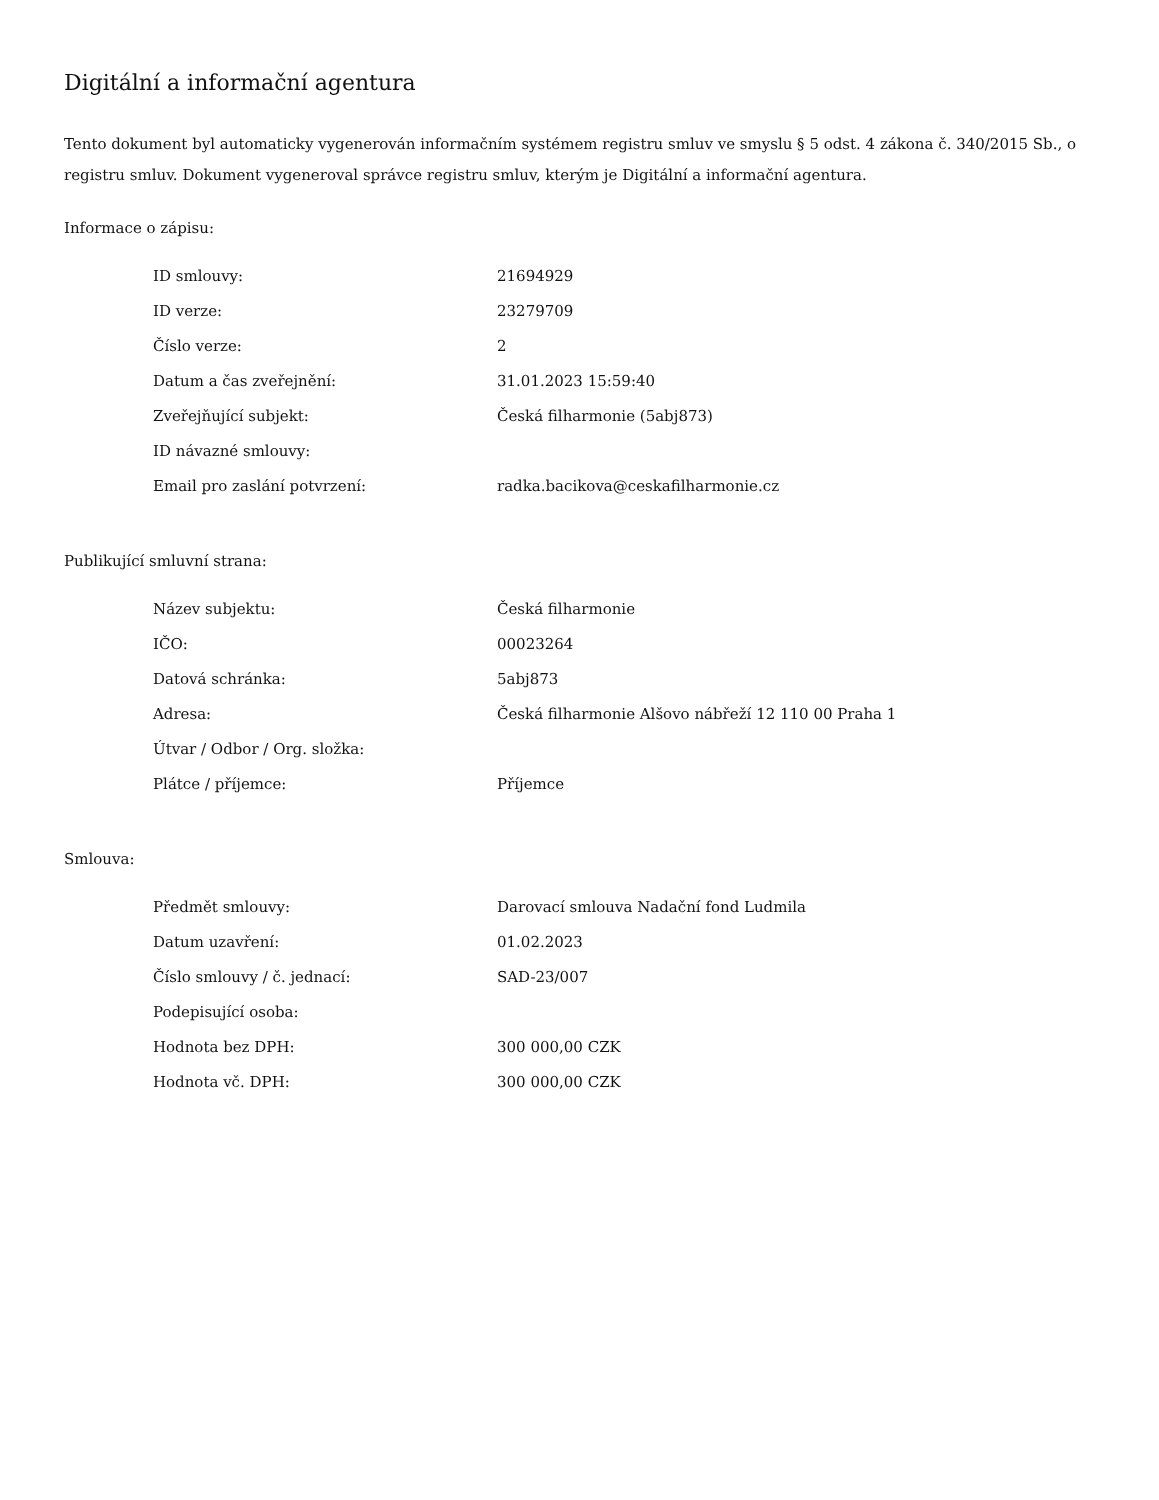Digitální a informační agentura
Tento dokument byl automaticky vygenerován informačním systémem registru smluv ve smyslu § 5 odst. 4 zákona č. 340/2015 Sb., o registru smluv. Dokument vygeneroval správce registru smluv, kterým je Digitální a informační agentura.
Informace o zápisu:
| ID smlouvy: | 21694929 |
| ID verze: | 23279709 |
| Číslo verze: | 2 |
| Datum a čas zveřejnění: | 31.01.2023 15:59:40 |
| Zveřejňující subjekt: | Česká filharmonie (5abj873) |
| ID návazné smlouvy: | |
| Email pro zaslání potvrzení: | radka.bacikova@ceskafilharmonie.cz |
Publikující smluvní strana:
| Název subjektu: | Česká filharmonie |
| IČO: | 00023264 |
| Datová schránka: | 5abj873 |
| Adresa: | Česká filharmonie Alšovo nábřeží 12 110 00 Praha 1 |
| Útvar / Odbor / Org. složka: | |
| Plátce / příjemce: | Příjemce |
Smlouva:
| Předmět smlouvy: | Darovací smlouva Nadační fond Ludmila |
| Datum uzavření: | 01.02.2023 |
| Číslo smlouvy / č. jednací: | SAD-23/007 |
| Podepisující osoba: | |
| Hodnota bez DPH: | 300 000,00 CZK |
| Hodnota vč. DPH: | 300 000,00 CZK |